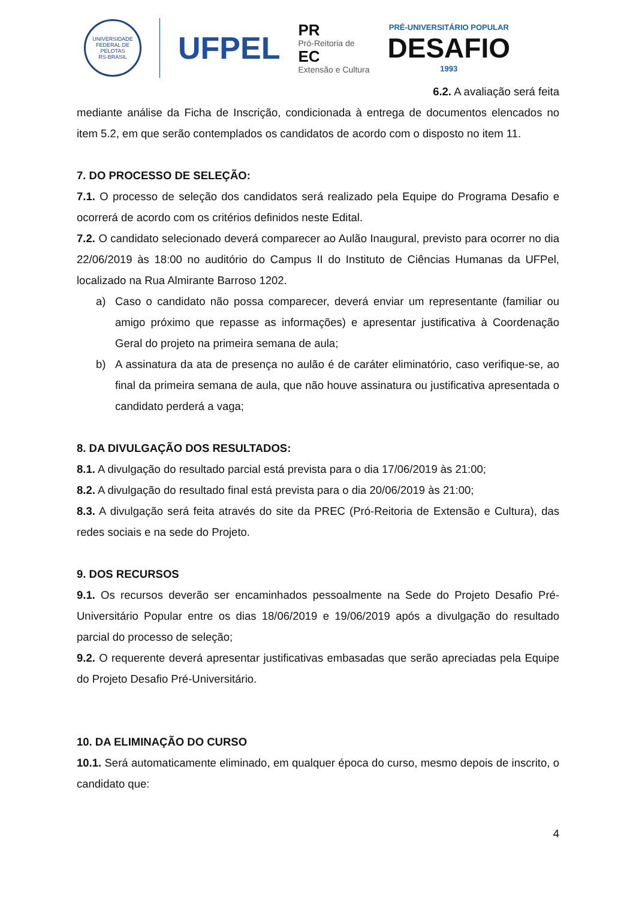UNIVERSIDADE FEDERAL DE PELOTAS
RS-BRASIL
UFPEL
PR
Pró-Reitoria de
EC
Extensão e Cultura
PRÉ-UNIVERSITÁRIO POPULAR
DESAFIO
1993
6.2. A avaliação será feita
mediante análise da Ficha de Inscrição, condicionada à entrega de documentos elencados no item 5.2, em que serão contemplados os candidatos de acordo com o disposto no item 11.
7. DO PROCESSO DE SELEÇÃO:
7.1. O processo de seleção dos candidatos será realizado pela Equipe do Programa Desafio e ocorrerá de acordo com os critérios definidos neste Edital.
7.2. O candidato selecionado deverá comparecer ao Aulão Inaugural, previsto para ocorrer no dia 22/06/2019 às 18:00 no auditório do Campus II do Instituto de Ciências Humanas da UFPel, localizado na Rua Almirante Barroso 1202.
a) Caso o candidato não possa comparecer, deverá enviar um representante (familiar ou amigo próximo que repasse as informações) e apresentar justificativa à Coordenação Geral do projeto na primeira semana de aula;
b) A assinatura da ata de presença no aulão é de caráter eliminatório, caso verifique-se, ao final da primeira semana de aula, que não houve assinatura ou justificativa apresentada o candidato perderá a vaga;
8. DA DIVULGAÇÃO DOS RESULTADOS:
8.1. A divulgação do resultado parcial está prevista para o dia 17/06/2019 às 21:00;
8.2. A divulgação do resultado final está prevista para o dia 20/06/2019 às 21:00;
8.3. A divulgação será feita através do site da PREC (Pró-Reitoria de Extensão e Cultura), das redes sociais e na sede do Projeto.
9. DOS RECURSOS
9.1. Os recursos deverão ser encaminhados pessoalmente na Sede do Projeto Desafio Pré-Universitário Popular entre os dias 18/06/2019 e 19/06/2019 após a divulgação do resultado parcial do processo de seleção;
9.2. O requerente deverá apresentar justificativas embasadas que serão apreciadas pela Equipe do Projeto Desafio Pré-Universitário.
10. DA ELIMINAÇÃO DO CURSO
10.1. Será automaticamente eliminado, em qualquer época do curso, mesmo depois de inscrito, o candidato que:
4